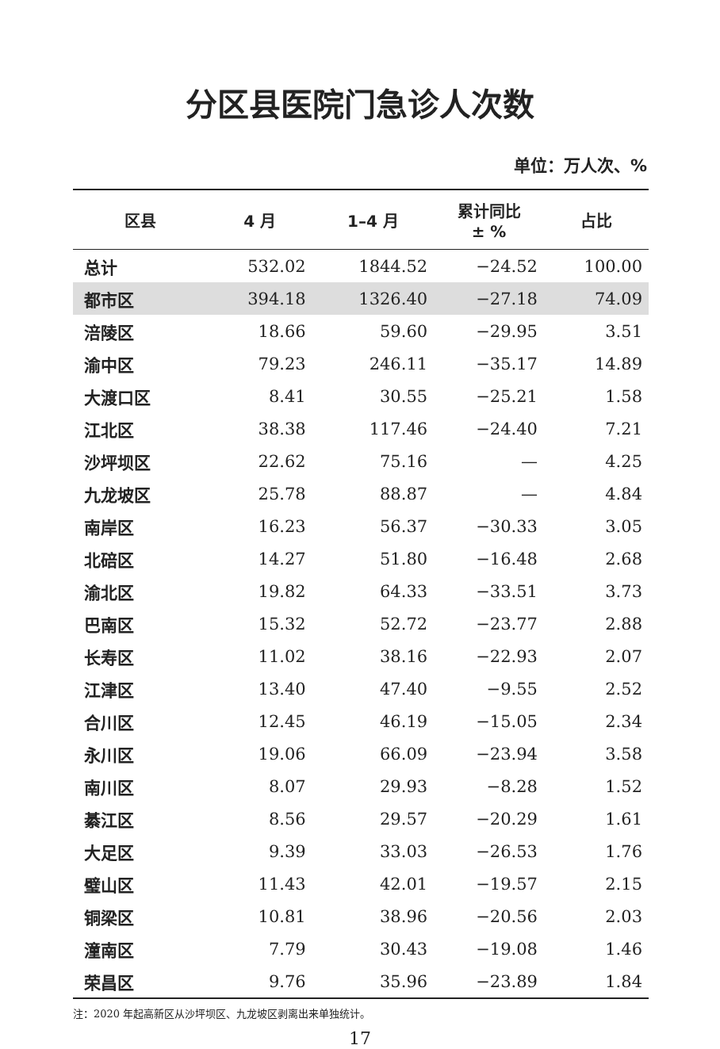分区县医院门急诊人次数
单位：万人次、%
| 区县 | 4 月 | 1–4 月 | 累计同比 ± % | 占比 |
| --- | --- | --- | --- | --- |
| 总计 | 532.02 | 1844.52 | −24.52 | 100.00 |
| 都市区 | 394.18 | 1326.40 | −27.18 | 74.09 |
| 涪陵区 | 18.66 | 59.60 | −29.95 | 3.51 |
| 渝中区 | 79.23 | 246.11 | −35.17 | 14.89 |
| 大渡口区 | 8.41 | 30.55 | −25.21 | 1.58 |
| 江北区 | 38.38 | 117.46 | −24.40 | 7.21 |
| 沙坪坝区 | 22.62 | 75.16 | — | 4.25 |
| 九龙坡区 | 25.78 | 88.87 | — | 4.84 |
| 南岸区 | 16.23 | 56.37 | −30.33 | 3.05 |
| 北碚区 | 14.27 | 51.80 | −16.48 | 2.68 |
| 渝北区 | 19.82 | 64.33 | −33.51 | 3.73 |
| 巴南区 | 15.32 | 52.72 | −23.77 | 2.88 |
| 长寿区 | 11.02 | 38.16 | −22.93 | 2.07 |
| 江津区 | 13.40 | 47.40 | −9.55 | 2.52 |
| 合川区 | 12.45 | 46.19 | −15.05 | 2.34 |
| 永川区 | 19.06 | 66.09 | −23.94 | 3.58 |
| 南川区 | 8.07 | 29.93 | −8.28 | 1.52 |
| 綦江区 | 8.56 | 29.57 | −20.29 | 1.61 |
| 大足区 | 9.39 | 33.03 | −26.53 | 1.76 |
| 璧山区 | 11.43 | 42.01 | −19.57 | 2.15 |
| 铜梁区 | 10.81 | 38.96 | −20.56 | 2.03 |
| 潼南区 | 7.79 | 30.43 | −19.08 | 1.46 |
| 荣昌区 | 9.76 | 35.96 | −23.89 | 1.84 |
注：2020 年起高新区从沙坪坝区、九龙坡区剥离出来单独统计。
17